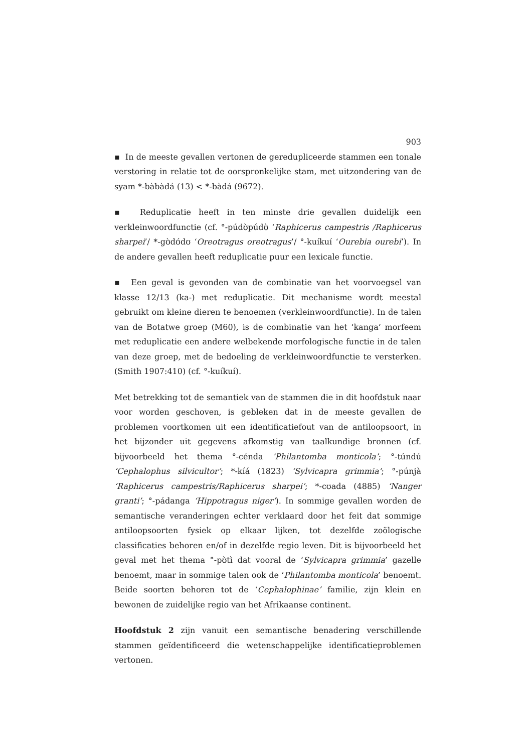903
▪ In de meeste gevallen vertonen de geredupliceerde stammen een tonale verstoring in relatie tot de oorspronkelijke stam, met uitzondering van de syam *-bàbàdá (13) < *-bàdá (9672).
▪ Reduplicatie heeft in ten minste drie gevallen duidelijk een verkleinwoordfunctie (cf. °-púdʊ̀púdʊ̀ ‘Raphicerus campestris /Raphicerus sharpei’/ *-gʊ̀dʊ́dʊ ‘Oreotragus oreotragus’/ °-kuíkuí ‘Ourebia ourebi’). In de andere gevallen heeft reduplicatie puur een lexicale functie.
▪ Een geval is gevonden van de combinatie van het voorvoegsel van klasse 12/13 (ka-) met reduplicatie. Dit mechanisme wordt meestal gebruikt om kleine dieren te benoemen (verkleinwoordfunctie). In de talen van de Botatwe groep (M60), is de combinatie van het ‘kanga’ morfeem met reduplicatie een andere welbekende morfologische functie in de talen van deze groep, met de bedoeling de verkleinwoordfunctie te versterken. (Smith 1907:410) (cf. °-kuíkuí).
Met betrekking tot de semantiek van de stammen die in dit hoofdstuk naar voor worden geschoven, is gebleken dat in de meeste gevallen de problemen voortkomen uit een identificatiefout van de antiloopsoort, in het bijzonder uit gegevens afkomstig van taalkundige bronnen (cf. bijvoorbeeld het thema °-cénda ‘Philantomba monticola’; °-túndú ‘Cephalophus silvicultor’; *-kíá (1823) ‘Sylvicapra grimmia’; °-púnjà ‘Raphicerus campestris/Raphicerus sharpei’; *-cʊada (4885) ‘Nanger granti’; °-pádanga ‘Hippotragus niger’). In sommige gevallen worden de semantische veranderingen echter verklaard door het feit dat sommige antiloopsoorten fysiek op elkaar lijken, tot dezelfde zoölogische classificaties behoren en/of in dezelfde regio leven. Dit is bijvoorbeeld het geval met het thema °-pʊ̀tì dat vooral de ‘Sylvicapra grimmia’ gazelle benoemt, maar in sommige talen ook de ‘Philantomba monticola’ benoemt. Beide soorten behoren tot de ‘Cephalophinae’ familie, zijn klein en bewonen de zuidelijke regio van het Afrikaanse continent.
Hoofdstuk 2 zijn vanuit een semantische benadering verschillende stammen geïdentificeerd die wetenschappelijke identificatieproblemen vertonen.